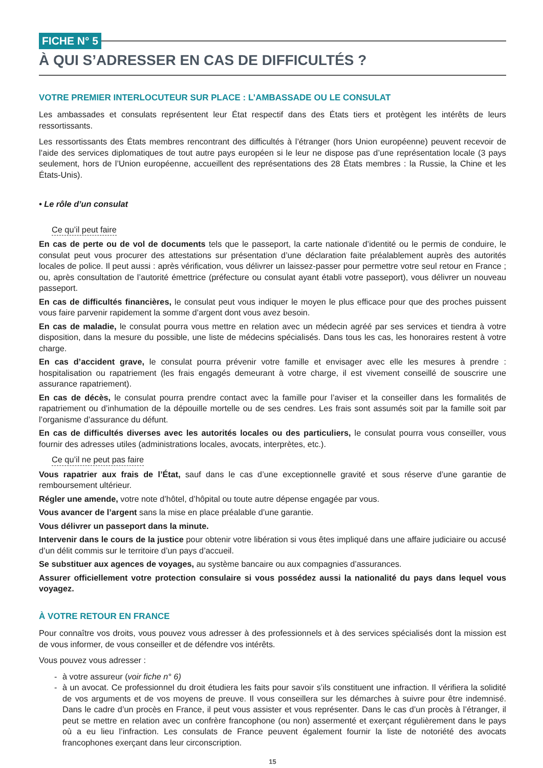FICHE N° 5
À QUI S’ADRESSER EN CAS DE DIFFICULTÉS ?
VOTRE PREMIER INTERLOCUTEUR SUR PLACE : L’AMBASSADE OU LE CONSULAT
Les ambassades et consulats représentent leur État respectif dans des États tiers et protègent les intérêts de leurs ressortissants.
Les ressortissants des États membres rencontrant des difficultés à l’étranger (hors Union européenne) peuvent recevoir de l’aide des services diplomatiques de tout autre pays européen si le leur ne dispose pas d’une représentation locale (3 pays seulement, hors de l’Union européenne, accueillent des représentations des 28 États membres : la Russie, la Chine et les États-Unis).
• Le rôle d’un consulat
Ce qu’il peut faire
En cas de perte ou de vol de documents tels que le passeport, la carte nationale d’identité ou le permis de conduire, le consulat peut vous procurer des attestations sur présentation d’une déclaration faite préalablement auprès des autorités locales de police. Il peut aussi : après vérification, vous délivrer un laissez-passer pour permettre votre seul retour en France ; ou, après consultation de l’autorité émettrice (préfecture ou consulat ayant établi votre passeport), vous délivrer un nouveau passeport.
En cas de difficultés financières, le consulat peut vous indiquer le moyen le plus efficace pour que des proches puissent vous faire parvenir rapidement la somme d’argent dont vous avez besoin.
En cas de maladie, le consulat pourra vous mettre en relation avec un médecin agréé par ses services et tiendra à votre disposition, dans la mesure du possible, une liste de médecins spécialisés. Dans tous les cas, les honoraires restent à votre charge.
En cas d’accident grave, le consulat pourra prévenir votre famille et envisager avec elle les mesures à prendre : hospitalisation ou rapatriement (les frais engagés demeurant à votre charge, il est vivement conseillé de souscrire une assurance rapatriement).
En cas de décès, le consulat pourra prendre contact avec la famille pour l’aviser et la conseiller dans les formalités de rapatriement ou d’inhumation de la dépouille mortelle ou de ses cendres. Les frais sont assumés soit par la famille soit par l’organisme d’assurance du défunt.
En cas de difficultés diverses avec les autorités locales ou des particuliers, le consulat pourra vous conseiller, vous fournir des adresses utiles (administrations locales, avocats, interprètes, etc.).
Ce qu’il ne peut pas faire
Vous rapatrier aux frais de l’État, sauf dans le cas d’une exceptionnelle gravité et sous réserve d’une garantie de remboursement ultérieur.
Régler une amende, votre note d’hôtel, d’hôpital ou toute autre dépense engagée par vous.
Vous avancer de l’argent sans la mise en place préalable d’une garantie.
Vous délivrer un passeport dans la minute.
Intervenir dans le cours de la justice pour obtenir votre libération si vous êtes impliqué dans une affaire judiciaire ou accusé d’un délit commis sur le territoire d’un pays d’accueil.
Se substituer aux agences de voyages, au système bancaire ou aux compagnies d’assurances.
Assurer officiellement votre protection consulaire si vous possédez aussi la nationalité du pays dans lequel vous voyagez.
À VOTRE RETOUR EN FRANCE
Pour connaître vos droits, vous pouvez vous adresser à des professionnels et à des services spécialisés dont la mission est de vous informer, de vous conseiller et de défendre vos intérêts.
Vous pouvez vous adresser :
- à votre assureur (voir fiche n° 6)
- à un avocat. Ce professionnel du droit étudiera les faits pour savoir s’ils constituent une infraction. Il vérifiera la solidité de vos arguments et de vos moyens de preuve. Il vous conseillera sur les démarches à suivre pour être indemnisé. Dans le cadre d’un procès en France, il peut vous assister et vous représenter. Dans le cas d’un procès à l’étranger, il peut se mettre en relation avec un confrère francophone (ou non) assermenté et exerçant régulièrement dans le pays où a eu lieu l’infraction. Les consulats de France peuvent également fournir la liste de notoriété des avocats francophones exerçant dans leur circonscription.
15